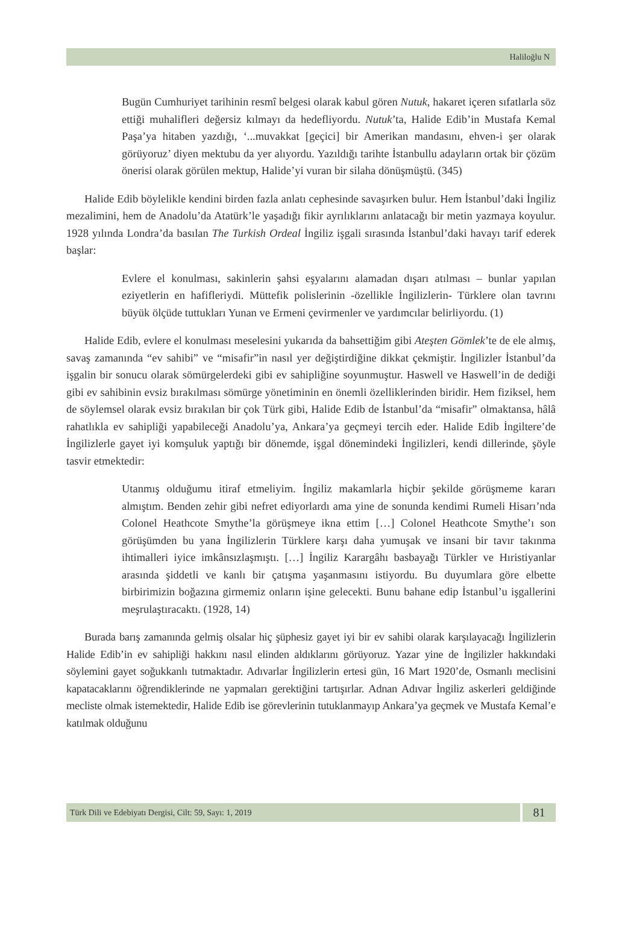Haliloğlu N
Bugün Cumhuriyet tarihinin resmî belgesi olarak kabul gören Nutuk, hakaret içeren sıfatlarla söz ettiği muhalifleri değersiz kılmayı da hedefliyordu. Nutuk’ta, Halide Edib’in Mustafa Kemal Paşa’ya hitaben yazdığı, ‘...muvakkat [geçici] bir Amerikan mandasını, ehven-i şer olarak görüyoruz’ diyen mektubu da yer alıyordu. Yazıldığı tarihte İstanbullu adayların ortak bir çözüm önerisi olarak görülen mektup, Halide’yi vuran bir silaha dönüşmüştü. (345)
Halide Edib böylelikle kendini birden fazla anlatı cephesinde savaşırken bulur. Hem İstanbul’daki İngiliz mezalimini, hem de Anadolu’da Atatürk’le yaşadığı fikir ayrılıklarını anlatacağı bir metin yazmaya koyulur. 1928 yılında Londra’da basılan The Turkish Ordeal İngiliz işgali sırasında İstanbul’daki havayı tarif ederek başlar:
Evlere el konulması, sakinlerin şahsi eşyalarını alamadan dışarı atılması – bunlar yapılan eziyetlerin en hafifleriydi. Müttefik polislerinin -özellikle İngilizlerin- Türklere olan tavrını büyük ölçüde tuttukları Yunan ve Ermeni çevirmenler ve yardımcılar belirliyordu. (1)
Halide Edib, evlere el konulması meselesini yukarıda da bahsettiğim gibi Ateşten Gömlek’te de ele almış, savaş zamanında “ev sahibi” ve “misafir”in nasıl yer değiştirdiğine dikkat çekmiştir. İngilizler İstanbul’da işgalin bir sonucu olarak sömürgelerdeki gibi ev sahipliğine soyunmuştur. Haswell ve Haswell’in de dediği gibi ev sahibinin evsiz bırakılması sömürge yönetiminin en önemli özelliklerinden biridir. Hem fiziksel, hem de söylemsel olarak evsiz bırakılan bir çok Türk gibi, Halide Edib de İstanbul’da “misafir” olmaktansa, hâlâ rahatlıkla ev sahipliği yapabileceği Anadolu’ya, Ankara’ya geçmeyi tercih eder. Halide Edib İngiltere’de İngilizlerle gayet iyi komşuluk yaptığı bir dönemde, işgal dönemindeki İngilizleri, kendi dillerinde, şöyle tasvir etmektedir:
Utanmış olduğumu itiraf etmeliyim. İngiliz makamlarla hiçbir şekilde görüşmeme kararı almıştım. Benden zehir gibi nefret ediyorlardı ama yine de sonunda kendimi Rumeli Hisarı’nda Colonel Heathcote Smythe’la görüşmeye ikna ettim […] Colonel Heathcote Smythe’ı son görüşümden bu yana İngilizlerin Türklere karşı daha yumuşak ve insani bir tavır takınma ihtimalleri iyice imkânsızlaşmıştı. […] İngiliz Karargâhı basbayağı Türkler ve Hıristiyanlar arasında şiddetli ve kanlı bir çatışma yaşanmasını istiyordu. Bu duyumlara göre elbette birbirimizin boğazına girmemiz onların işine gelecekti. Bunu bahane edip İstanbul’u işgallerini meşrulaştıracaktı. (1928, 14)
Burada barış zamanında gelmiş olsalar hiç şüphesiz gayet iyi bir ev sahibi olarak karşılayacağı İngilizlerin Halide Edib’in ev sahipliği hakkını nasıl elinden aldıklarını görüyoruz. Yazar yine de İngilizler hakkındaki söylemini gayet soğukkanlı tutmaktadır. Adıvarlar İngilizlerin ertesi gün, 16 Mart 1920’de, Osmanlı meclisini kapatacaklarını öğrendiklerinde ne yapmaları gerektiğini tartışırlar. Adnan Adıvar İngiliz askerleri geldiğinde mecliste olmak istemektedir, Halide Edib ise görevlerinin tutuklanmayıp Ankara’ya geçmek ve Mustafa Kemal’e katılmak olduğunu
Türk Dili ve Edebiyatı Dergisi, Cilt: 59, Sayı: 1, 2019
81